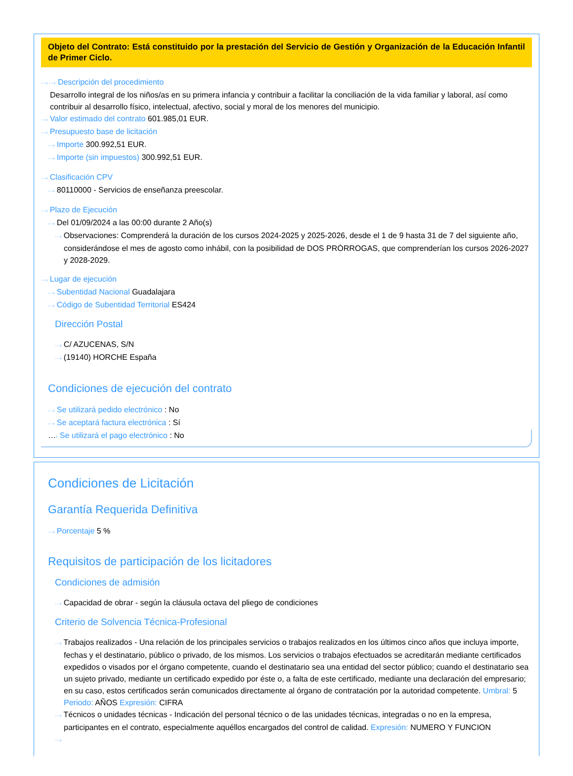Objeto del Contrato: Está constituido por la prestación del Servicio de Gestión y Organización de la Educación Infantil de Primer Ciclo.
···› ···› Descripción del procedimiento
Desarrollo integral de los niños/as en su primera infancia y contribuir a facilitar la conciliación de la vida familiar y laboral, así como contribuir al desarrollo físico, intelectual, afectivo, social y moral de los menores del municipio.
···› Valor estimado del contrato 601.985,01 EUR.
···› Presupuesto base de licitación
···› Importe 300.992,51 EUR.
···› Importe (sin impuestos) 300.992,51 EUR.
···› Clasificación CPV
···› 80110000 - Servicios de enseñanza preescolar.
···› Plazo de Ejecución
···› Del 01/09/2024 a las 00:00 durante 2 Año(s)
···› Observaciones: Comprenderá la duración de los cursos 2024-2025 y 2025-2026, desde el 1 de 9 hasta 31 de 7 del siguiente año, considerándose el mes de agosto como inhábil, con la posibilidad de DOS PRÓRROGAS, que comprenderían los cursos 2026-2027 y 2028-2029.
···› Lugar de ejecución
···› Subentidad Nacional Guadalajara
···› Código de Subentidad Territorial ES424
Dirección Postal
···› C/ AZUCENAS, S/N
···› (19140) HORCHE España
Condiciones de ejecución del contrato
···› Se utilizará pedido electrónico : No
···› Se aceptará factura electrónica : Sí
…› Se utilizará el pago electrónico : No
Condiciones de Licitación
Garantía Requerida Definitiva
···› Porcentaje 5 %
Requisitos de participación de los licitadores
Condiciones de admisión
···› Capacidad de obrar - según la cláusula octava del pliego de condiciones
Criterio de Solvencia Técnica-Profesional
···› Trabajos realizados - Una relación de los principales servicios o trabajos realizados en los últimos cinco años que incluya importe, fechas y el destinatario, público o privado, de los mismos. Los servicios o trabajos efectuados se acreditarán mediante certificados expedidos o visados por el órgano competente, cuando el destinatario sea una entidad del sector público; cuando el destinatario sea un sujeto privado, mediante un certificado expedido por éste o, a falta de este certificado, mediante una declaración del empresario; en su caso, estos certificados serán comunicados directamente al órgano de contratación por la autoridad competente. Umbral: 5 Periodo: AÑOS Expresión: CIFRA
···› Técnicos o unidades técnicas - Indicación del personal técnico o de las unidades técnicas, integradas o no en la empresa, participantes en el contrato, especialmente aquéllos encargados del control de calidad. Expresión: NUMERO Y FUNCION
···›